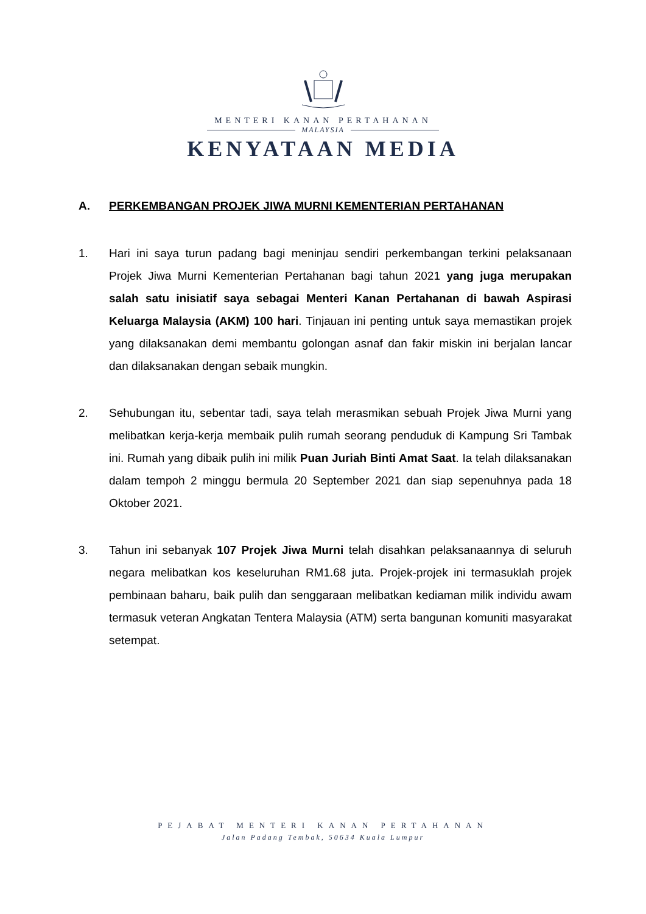MENTERI KANAN PERTAHANAN
MALAYSIA
KENYATAAN MEDIA
A. PERKEMBANGAN PROJEK JIWA MURNI KEMENTERIAN PERTAHANAN
1. Hari ini saya turun padang bagi meninjau sendiri perkembangan terkini pelaksanaan Projek Jiwa Murni Kementerian Pertahanan bagi tahun 2021 yang juga merupakan salah satu inisiatif saya sebagai Menteri Kanan Pertahanan di bawah Aspirasi Keluarga Malaysia (AKM) 100 hari. Tinjauan ini penting untuk saya memastikan projek yang dilaksanakan demi membantu golongan asnaf dan fakir miskin ini berjalan lancar dan dilaksanakan dengan sebaik mungkin.
2. Sehubungan itu, sebentar tadi, saya telah merasmikan sebuah Projek Jiwa Murni yang melibatkan kerja-kerja membaik pulih rumah seorang penduduk di Kampung Sri Tambak ini. Rumah yang dibaik pulih ini milik Puan Juriah Binti Amat Saat. Ia telah dilaksanakan dalam tempoh 2 minggu bermula 20 September 2021 dan siap sepenuhnya pada 18 Oktober 2021.
3. Tahun ini sebanyak 107 Projek Jiwa Murni telah disahkan pelaksanaannya di seluruh negara melibatkan kos keseluruhan RM1.68 juta. Projek-projek ini termasuklah projek pembinaan baharu, baik pulih dan senggaraan melibatkan kediaman milik individu awam termasuk veteran Angkatan Tentera Malaysia (ATM) serta bangunan komuniti masyarakat setempat.
PEJABAT MENTERI KANAN PERTAHANAN
Jalan Padang Tembak, 50634 Kuala Lumpur